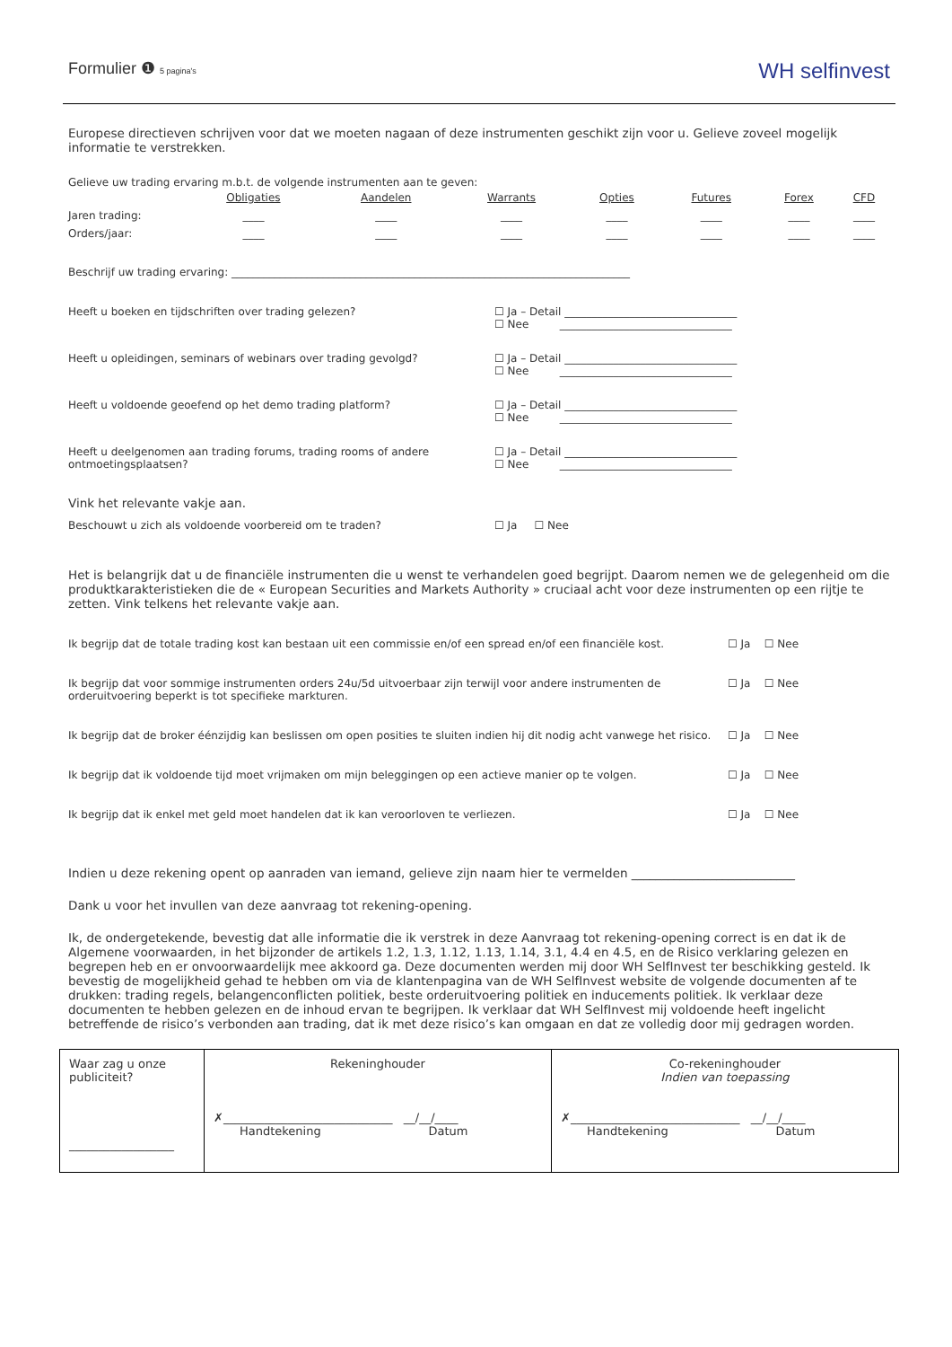Formulier ❶ 5 pagina's WH selfinvest
Europese directieven schrijven voor dat we moeten nagaan of deze instrumenten geschikt zijn voor u. Gelieve zoveel mogelijk informatie te verstrekken.
Gelieve uw trading ervaring m.b.t. de volgende instrumenten aan te geven:
| | Obligaties | Aandelen | Warrants | Opties | Futures | Forex | CFD |
| --- | --- | --- | --- | --- | --- | --- | --- |
| Jaren trading: | ____ | ____ | ____ | ____ | ____ | ____ | ____ |
| Orders/jaar: | ____ | ____ | ____ | ____ | ____ | ____ | ____ |
Beschrijf uw trading ervaring: __________________________________________________________________________
Heeft u boeken en tijdschriften over trading gelezen? ☐ Ja – Detail ________________________________
☐ Nee ________________________________
Heeft u opleidingen, seminars of webinars over trading gevolgd? ☐ Ja – Detail ________________________________
☐ Nee ________________________________
Heeft u voldoende geoefend op het demo trading platform? ☐ Ja – Detail ________________________________
☐ Nee ________________________________
Heeft u deelgenomen aan trading forums, trading rooms of andere ontmoetingsplaatsen?
☐ Ja – Detail ________________________________
☐ Nee ________________________________
Vink het relevante vakje aan.
Beschouwt u zich als voldoende voorbereid om te traden? ☐ Ja ☐ Nee
Het is belangrijk dat u de financiële instrumenten die u wenst te verhandelen goed begrijpt. Daarom nemen we de gelegenheid om die produktkarakteristieken die de « European Securities and Markets Authority » cruciaal acht voor deze instrumenten op een rijtje te zetten. Vink telkens het relevante vakje aan.
Ik begrijp dat de totale trading kost kan bestaan uit een commissie en/of een spread en/of een financiële kost.
☐ Ja ☐ Nee
Ik begrijp dat voor sommige instrumenten orders 24u/5d uitvoerbaar zijn terwijl voor andere instrumenten de orderuitvoering beperkt is tot specifieke markturen.
☐ Ja ☐ Nee
Ik begrijp dat de broker éénzijdig kan beslissen om open posities te sluiten indien hij dit nodig acht vanwege het risico.
☐ Ja ☐ Nee
Ik begrijp dat ik voldoende tijd moet vrijmaken om mijn beleggingen op een actieve manier op te volgen.
☐ Ja ☐ Nee
Ik begrijp dat ik enkel met geld moet handelen dat ik kan veroorloven te verliezen. ☐ Ja ☐ Nee
Indien u deze rekening opent op aanraden van iemand, gelieve zijn naam hier te vermelden ___________________________
Dank u voor het invullen van deze aanvraag tot rekening-opening.
Ik, de ondergetekende, bevestig dat alle informatie die ik verstrek in deze Aanvraag tot rekening-opening correct is en dat ik de Algemene voorwaarden, in het bijzonder de artikels 1.2, 1.3, 1.12, 1.13, 1.14, 3.1, 4.4 en 4.5, en de Risico verklaring gelezen en begrepen heb en er onvoorwaardelijk mee akkoord ga. Deze documenten werden mij door WH SelfInvest ter beschikking gesteld. Ik bevestig de mogelijkheid gehad te hebben om via de klantenpagina van de WH SelfInvest website de volgende documenten af te drukken: trading regels, belangenconflicten politiek, beste orderuitvoering politiek en inducements politiek. Ik verklaar deze documenten te hebben gelezen en de inhoud ervan te begrijpen. Ik verklaar dat WH SelfInvest mij voldoende heeft ingelicht betreffende de risico’s verbonden aan trading, dat ik met deze risico’s kan omgaan en dat ze volledig door mij gedragen worden.
| Waar zag u onze publiciteit? __________________ | Rekeninghouder ✗ _____________________________ __/__/____ Handtekening Datum | Co-rekeninghouder Indien van toepassing ✗ _____________________________ __/__/____ Handtekening Datum |